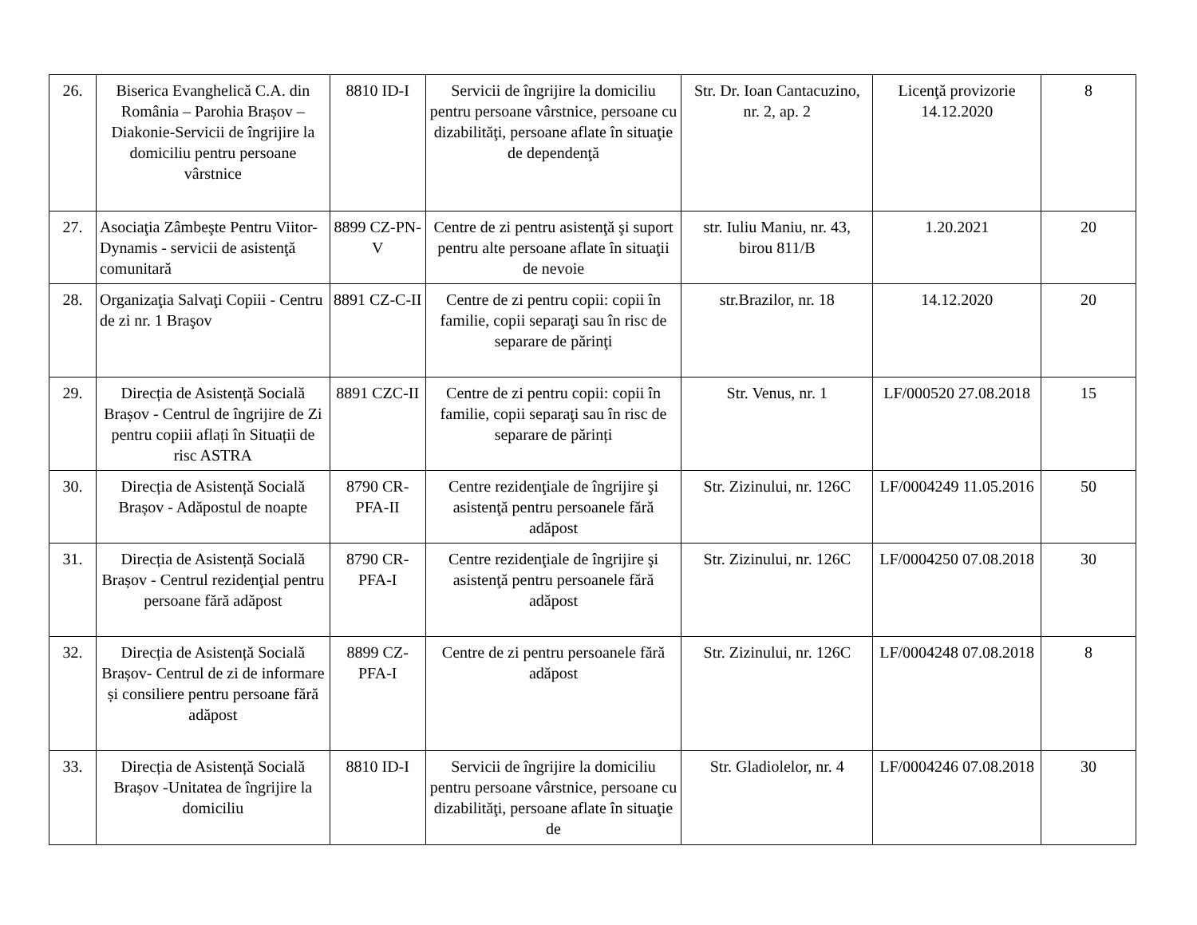| 26. | Biserica Evanghelică C.A. din România – Parohia Brașov – Diakonie-Servicii de îngrijire la domiciliu pentru persoane vârstnice | 8810 ID-I | Servicii de îngrijire la domiciliu pentru persoane vârstnice, persoane cu dizabilităţi, persoane aflate în situaţie de dependenţă | Str. Dr. Ioan Cantacuzino, nr. 2, ap. 2 | Licenţă provizorie 14.12.2020 | 8 |
| 27. | Asociaţia Zâmbeşte Pentru Viitor- Dynamis - servicii de asistenţă comunitară | 8899 CZ-PN-V | Centre de zi pentru asistenţă şi suport pentru alte persoane aflate în situaţii de nevoie | str. Iuliu Maniu, nr. 43, birou 811/B | 1.20.2021 | 20 |
| 28. | Organizaţia Salvaţi Copiii - Centru de zi nr. 1 Braşov | 8891 CZ-C-II | Centre de zi pentru copii: copii în familie, copii separaţi sau în risc de separare de părinţi | str.Brazilor, nr. 18 | 14.12.2020 | 20 |
| 29. | Direcția de Asistență Socială Brașov - Centrul de îngrijire de Zi pentru copiii aflați în Situații de risc ASTRA | 8891 CZC-II | Centre de zi pentru copii: copii în familie, copii separaţi sau în risc de separare de părinți | Str. Venus, nr. 1 | LF/000520 27.08.2018 | 15 |
| 30. | Direcția de Asistență Socială Brașov - Adăpostul de noapte | 8790 CR-PFA-II | Centre rezidenţiale de îngrijire şi asistenţă pentru persoanele fără adăpost | Str. Zizinului, nr. 126C | LF/0004249 11.05.2016 | 50 |
| 31. | Direcția de Asistență Socială Brașov - Centrul rezidenţial pentru persoane fără adăpost | 8790 CR-PFA-I | Centre rezidenţiale de îngrijire şi asistenţă pentru persoanele fără adăpost | Str. Zizinului, nr. 126C | LF/0004250 07.08.2018 | 30 |
| 32. | Direcția de Asistență Socială Brașov- Centrul de zi de informare și consiliere pentru persoane fără adăpost | 8899 CZ-PFA-I | Centre de zi pentru persoanele fără adăpost | Str. Zizinului, nr. 126C | LF/0004248 07.08.2018 | 8 |
| 33. | Direcția de Asistență Socială Brașov -Unitatea de îngrijire la domiciliu | 8810 ID-I | Servicii de îngrijire la domiciliu pentru persoane vârstnice, persoane cu dizabilităţi, persoane aflate în situaţie de | Str. Gladiolelor, nr. 4 | LF/0004246 07.08.2018 | 30 |